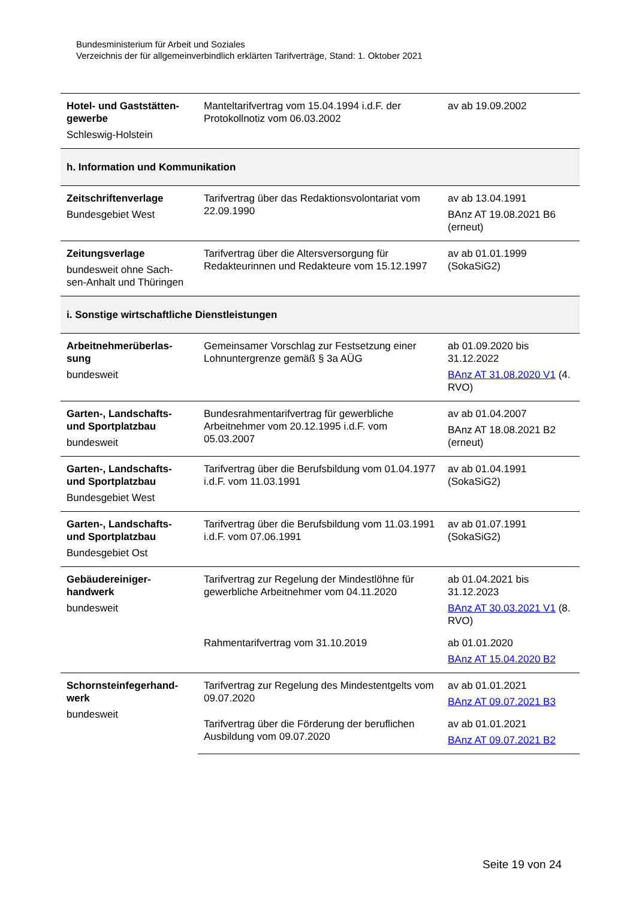Bundesministerium für Arbeit und Soziales
Verzeichnis der für allgemeinverbindlich erklärten Tarifverträge, Stand: 1. Oktober 2021
| Hotel- und Gaststätten-gewerbe Schleswig-Holstein | Manteltarifvertrag vom 15.04.1994 i.d.F. der Protokollnotiz vom 06.03.2002 | av ab 19.09.2002 |
| h. Information und Kommunikation | | |
| Zeitschriftenverlage Bundesgebiet West | Tarifvertrag über das Redaktionsvolontariat vom 22.09.1990 | av ab 13.04.1991 BAnz AT 19.08.2021 B6 (erneut) |
| Zeitungsverlage bundesweit ohne Sach-sen-Anhalt und Thüringen | Tarifvertrag über die Altersversorgung für Redakteurinnen und Redakteure vom 15.12.1997 | av ab 01.01.1999 (SokaSiG2) |
| i. Sonstige wirtschaftliche Dienstleistungen | | |
| Arbeitnehmerüberlas-sung bundesweit | Gemeinsamer Vorschlag zur Festsetzung einer Lohnuntergrenze gemäß § 3a AÜG | ab 01.09.2020 bis 31.12.2022 BAnz AT 31.08.2020 V1 (4. RVO) |
| Garten-, Landschafts- und Sportplatzbau bundesweit | Bundesrahmentarifvertrag für gewerbliche Arbeitnehmer vom 20.12.1995 i.d.F. vom 05.03.2007 | av ab 01.04.2007 BAnz AT 18.08.2021 B2 (erneut) |
| Garten-, Landschafts- und Sportplatzbau Bundesgebiet West | Tarifvertrag über die Berufsbildung vom 01.04.1977 i.d.F. vom 11.03.1991 | av ab 01.04.1991 (SokaSiG2) |
| Garten-, Landschafts- und Sportplatzbau Bundesgebiet Ost | Tarifvertrag über die Berufsbildung vom 11.03.1991 i.d.F. vom 07.06.1991 | av ab 01.07.1991 (SokaSiG2) |
| Gebäudereiniger-handwerk bundesweit | Tarifvertrag zur Regelung der Mindestlöhne für gewerbliche Arbeitnehmer vom 04.11.2020 | ab 01.04.2021 bis 31.12.2023 BAnz AT 30.03.2021 V1 (8. RVO) |
| | Rahmentarifvertrag vom 31.10.2019 | ab 01.01.2020 BAnz AT 15.04.2020 B2 |
| Schornsteinfegerhand-werk bundesweit | Tarifvertrag zur Regelung des Mindestentgelts vom 09.07.2020 | av ab 01.01.2021 BAnz AT 09.07.2021 B3 |
| | Tarifvertrag über die Förderung der beruflichen Ausbildung vom 09.07.2020 | av ab 01.01.2021 BAnz AT 09.07.2021 B2 |
Seite 19 von 24